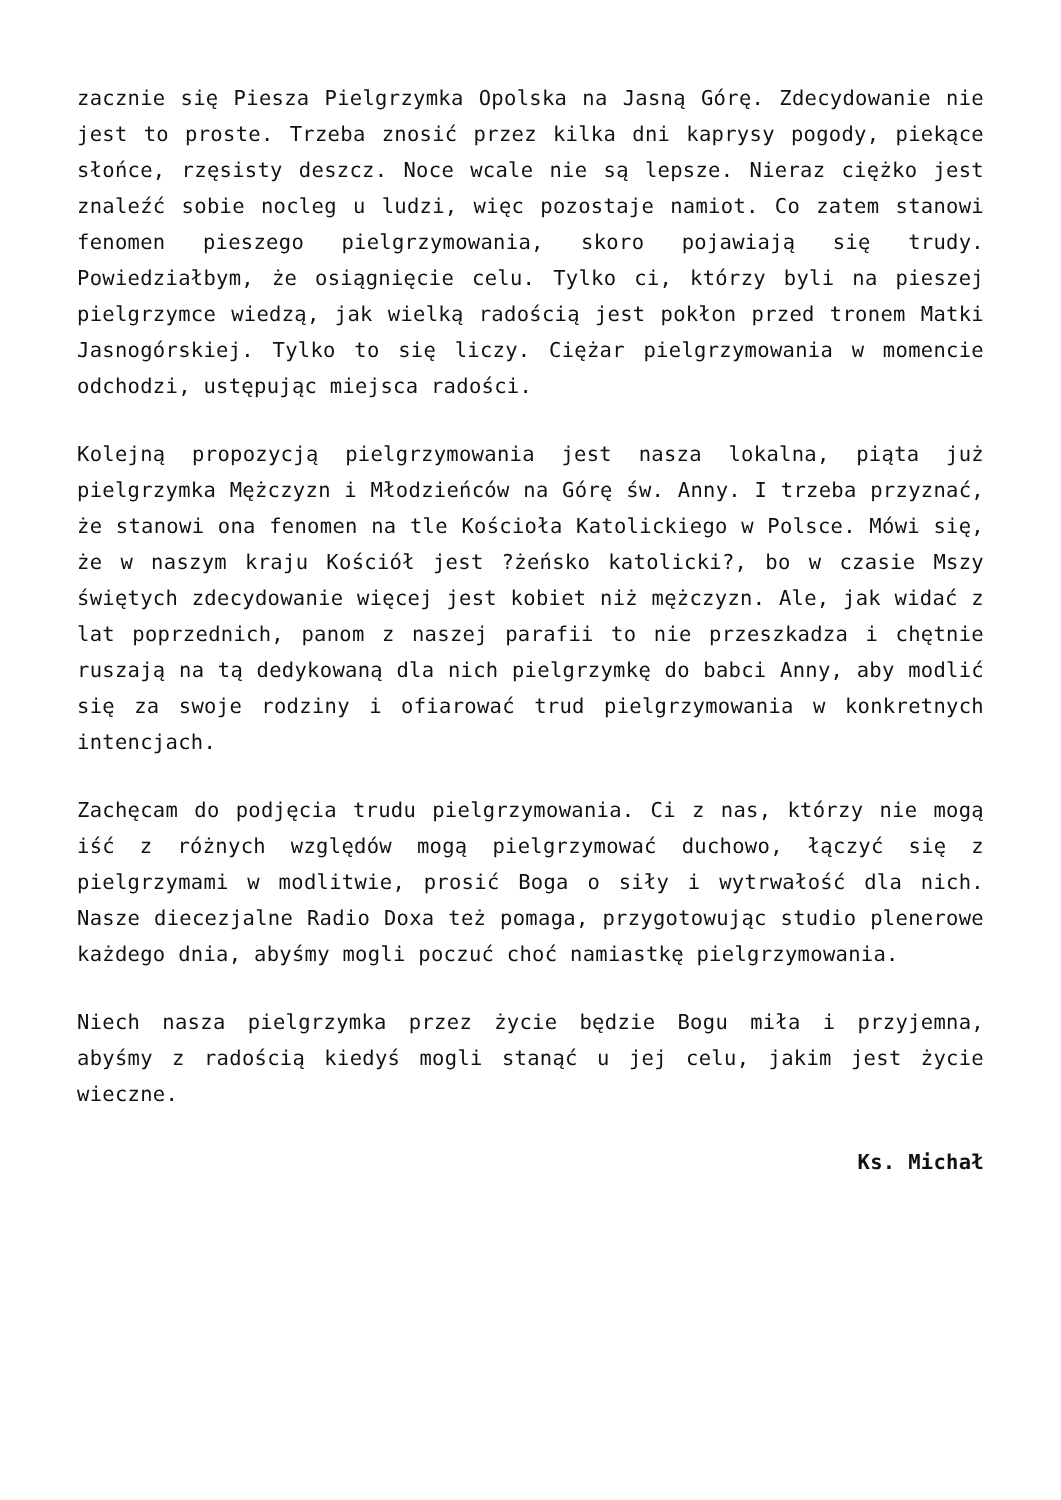zacznie się Piesza Pielgrzymka Opolska na Jasną Górę. Zdecydowanie nie jest to proste. Trzeba znosić przez kilka dni kaprysy pogody, piekące słońce, rzęsisty deszcz. Noce wcale nie są lepsze. Nieraz ciężko jest znaleźć sobie nocleg u ludzi, więc pozostaje namiot. Co zatem stanowi fenomen pieszego pielgrzymowania, skoro pojawiają się trudy. Powiedziałbym, że osiągnięcie celu. Tylko ci, którzy byli na pieszej pielgrzymce wiedzą, jak wielką radością jest pokłon przed tronem Matki Jasnogórskiej. Tylko to się liczy. Ciężar pielgrzymowania w momencie odchodzi, ustępując miejsca radości.
Kolejną propozycją pielgrzymowania jest nasza lokalna, piąta już pielgrzymka Mężczyzn i Młodzieńców na Górę św. Anny. I trzeba przyznać, że stanowi ona fenomen na tle Kościoła Katolickiego w Polsce. Mówi się, że w naszym kraju Kościół jest ?żeńsko katolicki?, bo w czasie Mszy świętych zdecydowanie więcej jest kobiet niż mężczyzn. Ale, jak widać z lat poprzednich, panom z naszej parafii to nie przeszkadza i chętnie ruszają na tą dedykowaną dla nich pielgrzymkę do babci Anny, aby modlić się za swoje rodziny i ofiarować trud pielgrzymowania w konkretnych intencjach.
Zachęcam do podjęcia trudu pielgrzymowania. Ci z nas, którzy nie mogą iść z różnych względów mogą pielgrzymować duchowo, łączyć się z pielgrzymami w modlitwie, prosić Boga o siły i wytrwałość dla nich. Nasze diecezjalne Radio Doxa też pomaga, przygotowując studio plenerowe każdego dnia, abyśmy mogli poczuć choć namiastkę pielgrzymowania.
Niech nasza pielgrzymka przez życie będzie Bogu miła i przyjemna, abyśmy z radością kiedyś mogli stanąć u jej celu, jakim jest życie wieczne.
Ks. Michał